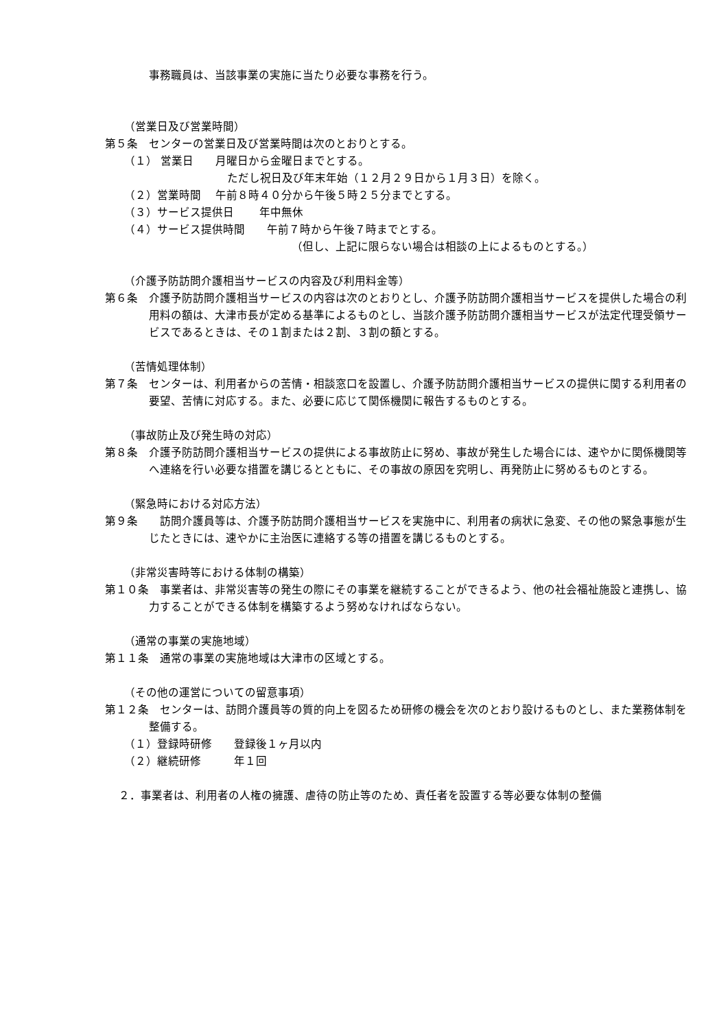事務職員は、当該事業の実施に当たり必要な事務を行う。
（営業日及び営業時間）
第５条　センターの営業日及び営業時間は次のとおりとする。
（１） 営業日　　月曜日から金曜日までとする。
ただし祝日及び年末年始（１２月２９日から１月３日）を除く。
（２）営業時間　 午前８時４０分から午後５時２５分までとする。
（３）サービス提供日　　 年中無休
（４）サービス提供時間　　午前７時から午後７時までとする。
（但し、上記に限らない場合は相談の上によるものとする。）
（介護予防訪問介護相当サービスの内容及び利用料金等）
第６条　介護予防訪問介護相当サービスの内容は次のとおりとし、介護予防訪問介護相当サービスを提供した場合の利用料の額は、大津市長が定める基準によるものとし、当該介護予防訪問介護相当サービスが法定代理受領サービスであるときは、その１割または２割、３割の額とする。
（苦情処理体制）
第７条　センターは、利用者からの苦情・相談窓口を設置し、介護予防訪問介護相当サービスの提供に関する利用者の要望、苦情に対応する。また、必要に応じて関係機関に報告するものとする。
（事故防止及び発生時の対応）
第８条　介護予防訪問介護相当サービスの提供による事故防止に努め、事故が発生した場合には、速やかに関係機関等へ連絡を行い必要な措置を講じるとともに、その事故の原因を究明し、再発防止に努めるものとする。
（緊急時における対応方法）
第９条　　訪問介護員等は、介護予防訪問介護相当サービスを実施中に、利用者の病状に急変、その他の緊急事態が生じたときには、速やかに主治医に連絡する等の措置を講じるものとする。
（非常災害時等における体制の構築）
第１０条　事業者は、非常災害等の発生の際にその事業を継続することができるよう、他の社会福祉施設と連携し、協力することができる体制を構築するよう努めなければならない。
（通常の事業の実施地域）
第１１条　通常の事業の実施地域は大津市の区域とする。
（その他の運営についての留意事項）
第１２条　センターは、訪問介護員等の質的向上を図るため研修の機会を次のとおり設けるものとし、また業務体制を整備する。
（１）登録時研修　　登録後１ヶ月以内
（２）継続研修　　　年１回
２．事業者は、利用者の人権の擁護、虐待の防止等のため、責任者を設置する等必要な体制の整備